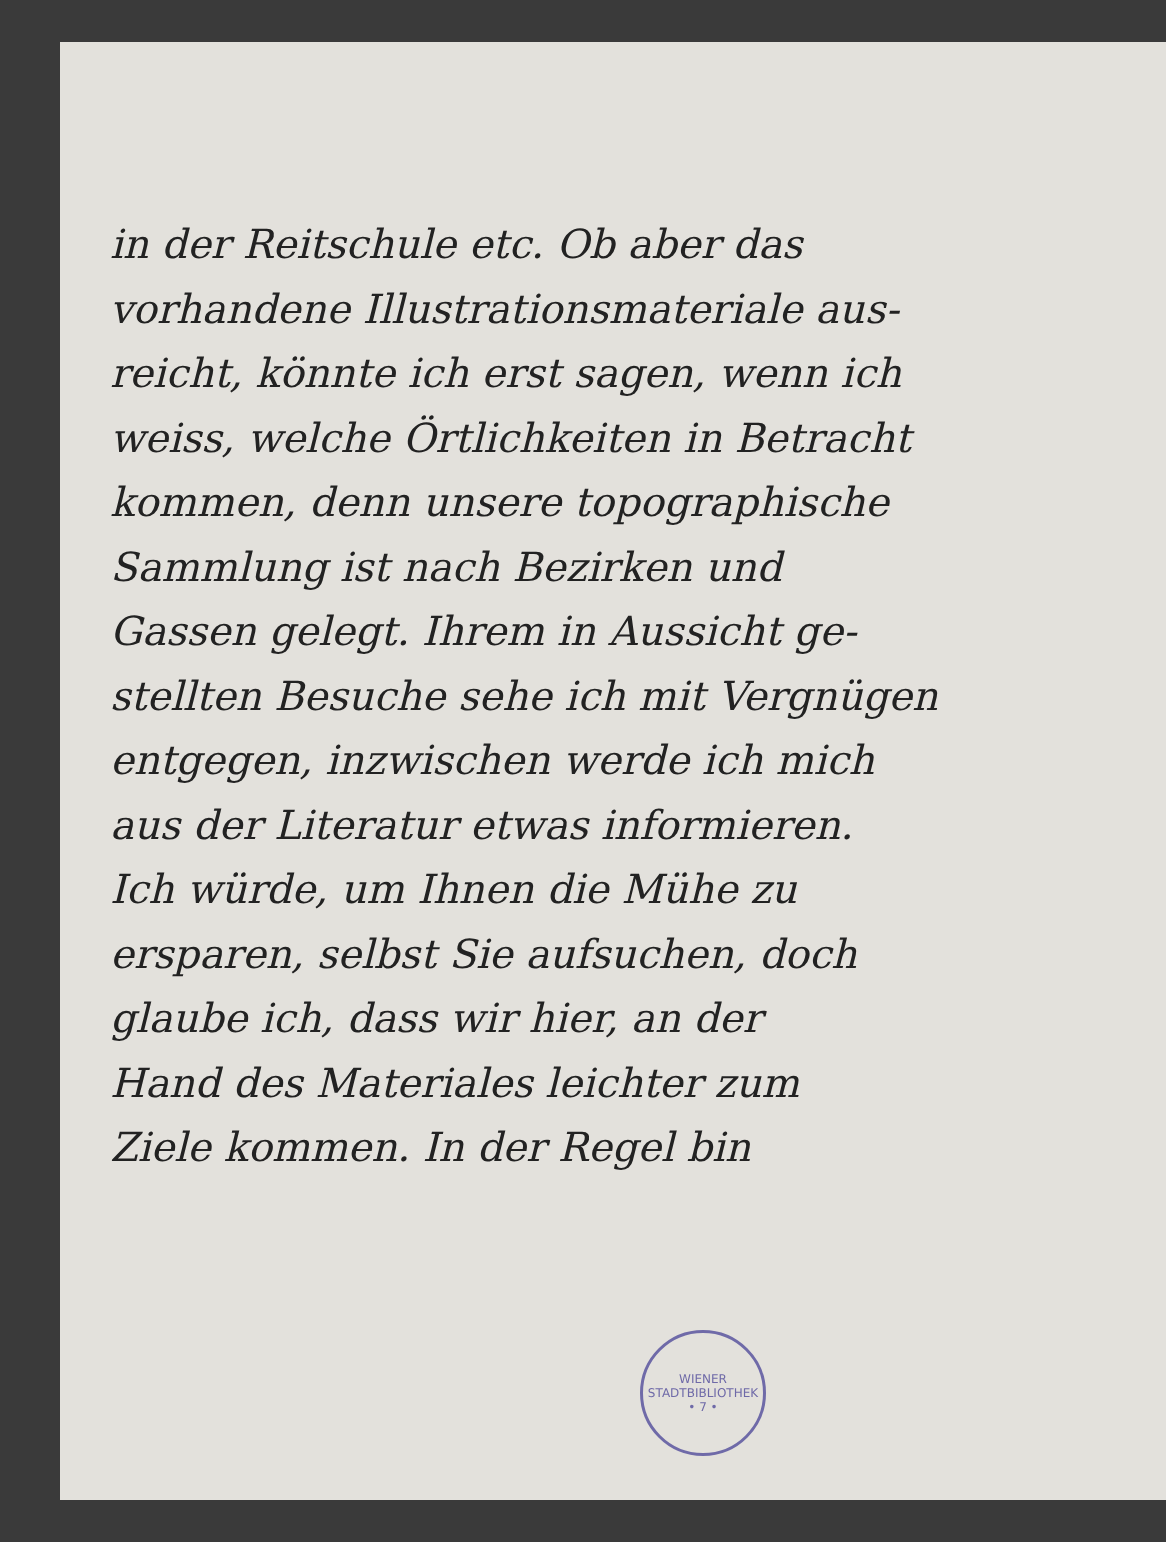in der Reitschule etc. Ob aber das
vorhandene Illustrationsmateriale aus-
reicht, könnte ich erst sagen, wenn ich
weiss, welche Örtlichkeiten in Betracht
kommen, denn unsere topographische
Sammlung ist nach Bezirken und
Gassen gelegt. Ihrem in Aussicht ge-
stellten Besuche sehe ich mit Vergnügen
entgegen, inzwischen werde ich mich
aus der Literatur etwas informieren.
Ich würde, um Ihnen die Mühe zu
ersparen, selbst Sie aufsuchen, doch
glaube ich, dass wir hier, an der
Hand des Materiales leichter zum
Ziele kommen. In der Regel bin
WIENER STADTBIBLIOTHEK
• 7 •